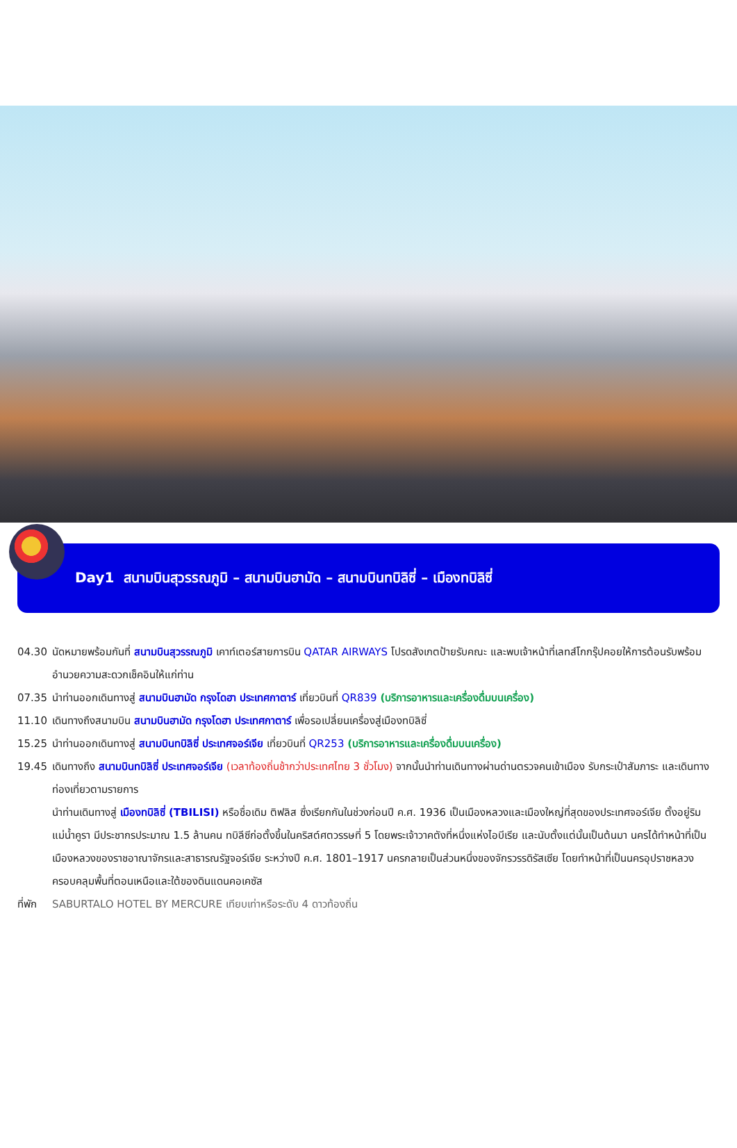Day1 สนามบินสุวรรณภูมิ – สนามบินฮามัด – สนามบินทบิลิซี่ – เมืองทบิลิซี่
04.30 นัดหมายพร้อมกันที่ สนามบินสุวรรณภูมิ เคาท์เตอร์สายการบิน QATAR AIRWAYS โปรดสังเกตป้ายรับคณะ และพบเจ้าหน้าที่เลทส์โกกรุ๊ปคอยให้การต้อนรับพร้อมอำนวยความสะดวกเช็คอินให้แก่ท่าน
07.35 นำท่านออกเดินทางสู่ สนามบินฮามัด กรุงโดฮา ประเทศกาตาร์ เที่ยวบินที่ QR839 (บริการอาหารและเครื่องดื่มบนเครื่อง)
11.10 เดินทางถึงสนามบิน สนามบินฮามัด กรุงโดฮา ประเทศกาตาร์ เพื่อรอเปลี่ยนเครื่องสู่เมืองทบิลิซี่
15.25 นำท่านออกเดินทางสู่ สนามบินทบิลิซี่ ประเทศจอร์เจีย เที่ยวบินที่ QR253 (บริการอาหารและเครื่องดื่มบนเครื่อง)
19.45 เดินทางถึง สนามบินทบิลิซี่ ประเทศจอร์เจีย (เวลาท้องถิ่นช้ากว่าประเทศไทย 3 ชั่วโมง) จากนั้นนำท่านเดินทางผ่านด่านตรวจคนเข้าเมือง รับกระเป๋าสัมภาระ และเดินทางท่องเที่ยวตามรายการ
นำท่านเดินทางสู่ เมืองทบิลิซี่ (TBILISI) หรือชื่อเดิม ติฟลิส ซึ่งเรียกกันในช่วงก่อนปี ค.ศ. 1936 เป็นเมืองหลวงและเมืองใหญ่ที่สุดของประเทศจอร์เจีย ตั้งอยู่ริมแม่น้ำคูรา มีประชากรประมาณ 1.5 ล้านคน ทบิลีซีก่อตั้งขึ้นในคริสต์ศตวรรษที่ 5 โดยพระเจ้าวาคตังที่หนึ่งแห่งไอบีเรีย และนับตั้งแต่นั้นเป็นต้นมา นครได้ทำหน้าที่เป็นเมืองหลวงของราชอาณาจักรและสาธารณรัฐจอร์เจีย ระหว่างปี ค.ศ. 1801–1917 นครกลายเป็นส่วนหนึ่งของจักรวรรดิรัสเซีย โดยทำหน้าที่เป็นนครอุปราชหลวง ครอบคลุมพื้นที่ตอนเหนือและใต้ของดินแดนคอเคซัส
ที่พัก
SABURTALO HOTEL BY MERCURE เทียบเท่าหรือระดับ 4 ดาวท้องถิ่น